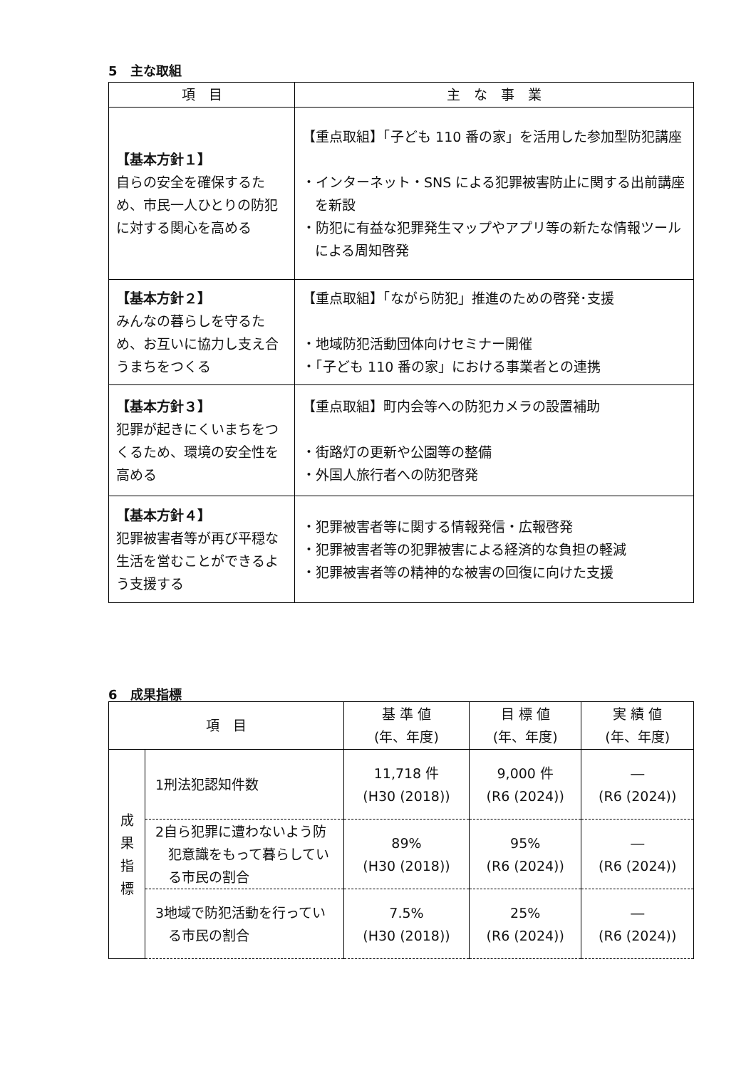5　主な取組
| 項 目 | 主 な 事 業 |
| --- | --- |
| 【基本方針１】 自らの安全を確保するため、市民一人ひとりの防犯に対する関心を高める | 【重点取組】「子ども 110 番の家」を活用した参加型防犯講座 ・インターネット・SNS による犯罪被害防止に関する出前講座を新設 ・防犯に有益な犯罪発生マップやアプリ等の新たな情報ツールによる周知啓発 |
| 【基本方針２】 みんなの暮らしを守るため、お互いに協力し支え合うまちをつくる | 【重点取組】「ながら防犯」推進のための啓発･支援 ・地域防犯活動団体向けセミナー開催 ・「子ども 110 番の家」における事業者との連携 |
| 【基本方針３】 犯罪が起きにくいまちをつくるため、環境の安全性を高める | 【重点取組】町内会等への防犯カメラの設置補助 ・街路灯の更新や公園等の整備 ・外国人旅行者への防犯啓発 |
| 【基本方針４】 犯罪被害者等が再び平穏な生活を営むことができるよう支援する | ・犯罪被害者等に関する情報発信・広報啓発 ・犯罪被害者等の犯罪被害による経済的な負担の軽減 ・犯罪被害者等の精神的な被害の回復に向けた支援 |
6　成果指標
| 項 目 | | 基 準 値 (年、年度) | 目 標 値 (年、年度) | 実 績 値 (年、年度) |
| --- | --- | --- | --- | --- |
| 成 果 指 標 | 1刑法犯認知件数 | 11,718 件 (H30 (2018)) | 9,000 件 (R6 (2024)) | ― (R6 (2024)) |
| | 2自ら犯罪に遭わないよう防犯意識をもって暮らしている市民の割合 | 89% (H30 (2018)) | 95% (R6 (2024)) | ― (R6 (2024)) |
| | 3地域で防犯活動を行っている市民の割合 | 7.5% (H30 (2018)) | 25% (R6 (2024)) | ― (R6 (2024)) |